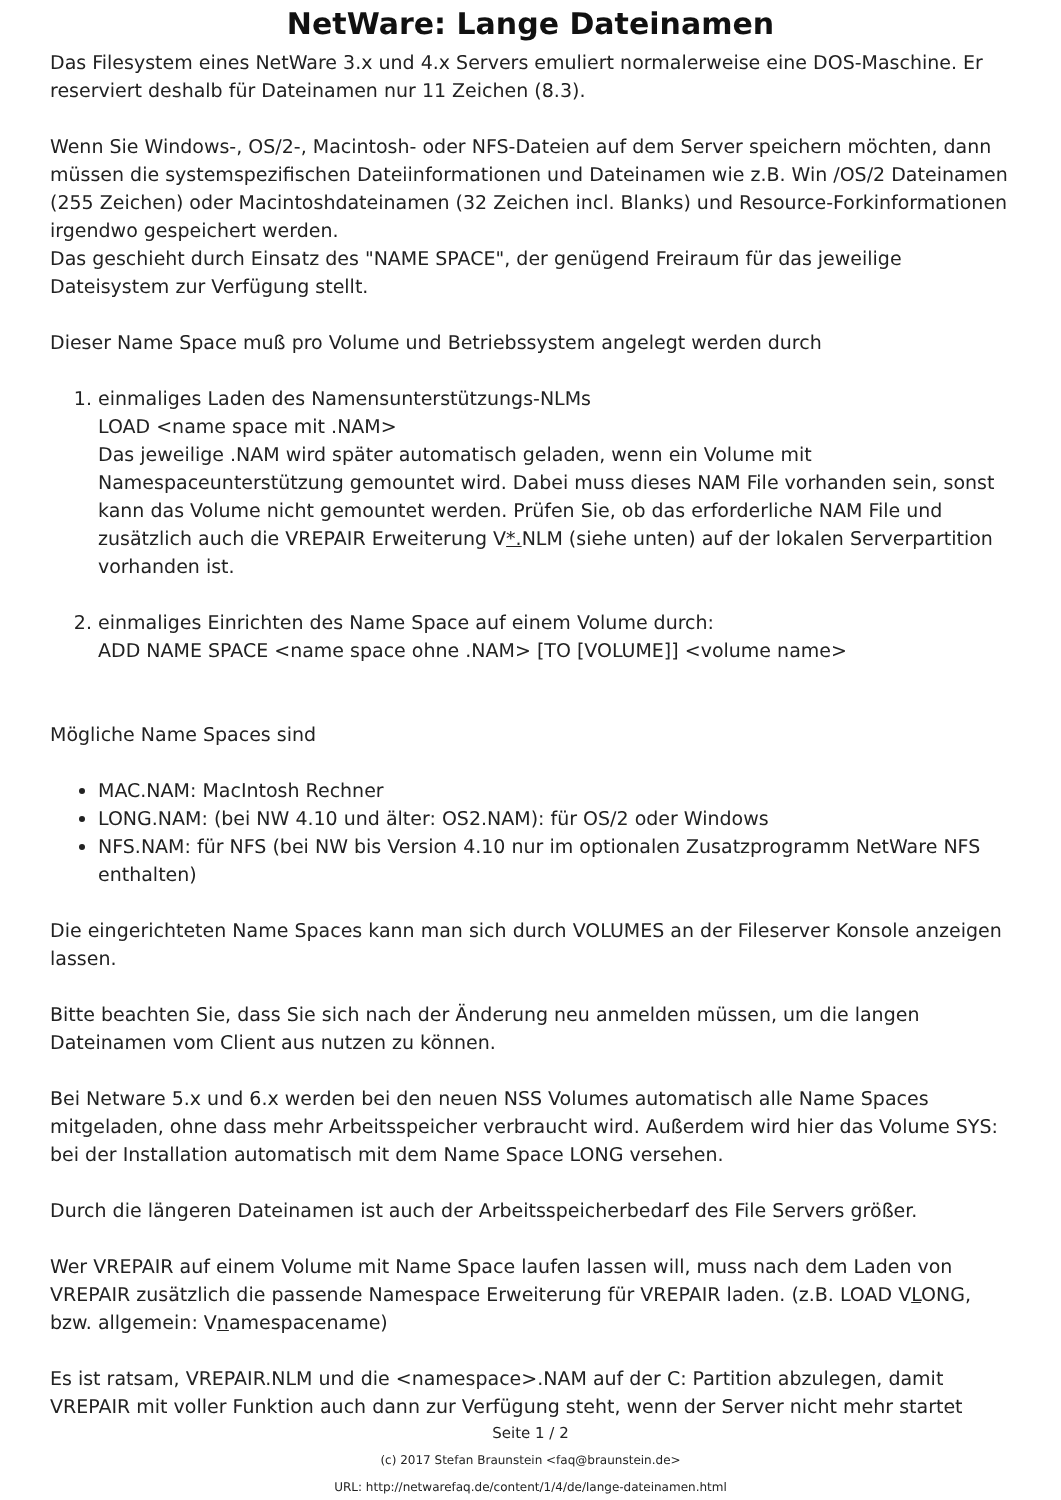NetWare: Lange Dateinamen
Das Filesystem eines NetWare 3.x und 4.x Servers emuliert normalerweise eine DOS-Maschine. Er reserviert deshalb für Dateinamen nur 11 Zeichen (8.3).
Wenn Sie Windows-, OS/2-, Macintosh- oder NFS-Dateien auf dem Server speichern möchten, dann müssen die systemspezifischen Dateiinformationen und Dateinamen wie z.B. Win /OS/2 Dateinamen (255 Zeichen) oder Macintoshdateinamen (32 Zeichen incl. Blanks) und Resource-Forkinformationen irgendwo gespeichert werden.
Das geschieht durch Einsatz des "NAME SPACE", der genügend Freiraum für das jeweilige Dateisystem zur Verfügung stellt.
Dieser Name Space muß pro Volume und Betriebssystem angelegt werden durch
1. einmaliges Laden des Namensunterstützungs-NLMs
LOAD <name space mit .NAM>
Das jeweilige .NAM wird später automatisch geladen, wenn ein Volume mit Namespaceunterstützung gemountet wird. Dabei muss dieses NAM File vorhanden sein, sonst kann das Volume nicht gemountet werden. Prüfen Sie, ob das erforderliche NAM File und zusätzlich auch die VREPAIR Erweiterung V*. NLM (siehe unten) auf der lokalen Serverpartition vorhanden ist.
2. einmaliges Einrichten des Name Space auf einem Volume durch:
ADD NAME SPACE <name space ohne .NAM> [TO [VOLUME]] <volume name>
Mögliche Name Spaces sind
MAC.NAM: MacIntosh Rechner
LONG.NAM: (bei NW 4.10 und älter: OS2.NAM): für OS/2 oder Windows
NFS.NAM: für NFS (bei NW bis Version 4.10 nur im optionalen Zusatzprogramm NetWare NFS enthalten)
Die eingerichteten Name Spaces kann man sich durch VOLUMES an der Fileserver Konsole anzeigen lassen.
Bitte beachten Sie, dass Sie sich nach der Änderung neu anmelden müssen, um die langen Dateinamen vom Client aus nutzen zu können.
Bei Netware 5.x und 6.x werden bei den neuen NSS Volumes automatisch alle Name Spaces mitgeladen, ohne dass mehr Arbeitsspeicher verbraucht wird. Außerdem wird hier das Volume SYS: bei der Installation automatisch mit dem Name Space LONG versehen.
Durch die längeren Dateinamen ist auch der Arbeitsspeicherbedarf des File Servers größer.
Wer VREPAIR auf einem Volume mit Name Space laufen lassen will, muss nach dem Laden von VREPAIR zusätzlich die passende Namespace Erweiterung für VREPAIR laden. (z.B. LOAD VLONG, bzw. allgemein: Vnamespacename)
Es ist ratsam, VREPAIR.NLM und die <namespace>.NAM auf der C: Partition abzulegen, damit VREPAIR mit voller Funktion auch dann zur Verfügung steht, wenn der Server nicht mehr startet
Seite 1 / 2
(c) 2017 Stefan Braunstein <faq@braunstein.de>
URL: http://netwarefaq.de/content/1/4/de/lange-dateinamen.html